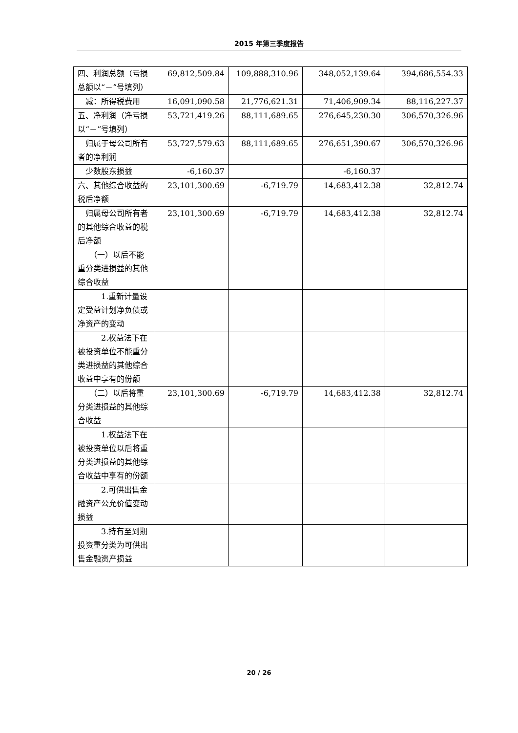2015 年第三季度报告
| 四、利润总额（亏损总额以“－”号填列） | 69,812,509.84 | 109,888,310.96 | 348,052,139.64 | 394,686,554.33 |
| 减：所得税费用 | 16,091,090.58 | 21,776,621.31 | 71,406,909.34 | 88,116,227.37 |
| 五、净利润（净亏损以“－”号填列） | 53,721,419.26 | 88,111,689.65 | 276,645,230.30 | 306,570,326.96 |
| 归属于母公司所有者的净利润 | 53,727,579.63 | 88,111,689.65 | 276,651,390.67 | 306,570,326.96 |
| 少数股东损益 | -6,160.37 | | -6,160.37 | |
| 六、其他综合收益的税后净额 | 23,101,300.69 | -6,719.79 | 14,683,412.38 | 32,812.74 |
| 归属母公司所有者的其他综合收益的税后净额 | 23,101,300.69 | -6,719.79 | 14,683,412.38 | 32,812.74 |
| （一）以后不能重分类进损益的其他综合收益 | | | | |
| 1.重新计量设定受益计划净负债或净资产的变动 | | | | |
| 2.权益法下在被投资单位不能重分类进损益的其他综合收益中享有的份额 | | | | |
| （二）以后将重分类进损益的其他综合收益 | 23,101,300.69 | -6,719.79 | 14,683,412.38 | 32,812.74 |
| 1.权益法下在被投资单位以后将重分类进损益的其他综合收益中享有的份额 | | | | |
| 2.可供出售金融资产公允价值变动损益 | | | | |
| 3.持有至到期投资重分类为可供出售金融资产损益 | | | | |
20 / 26